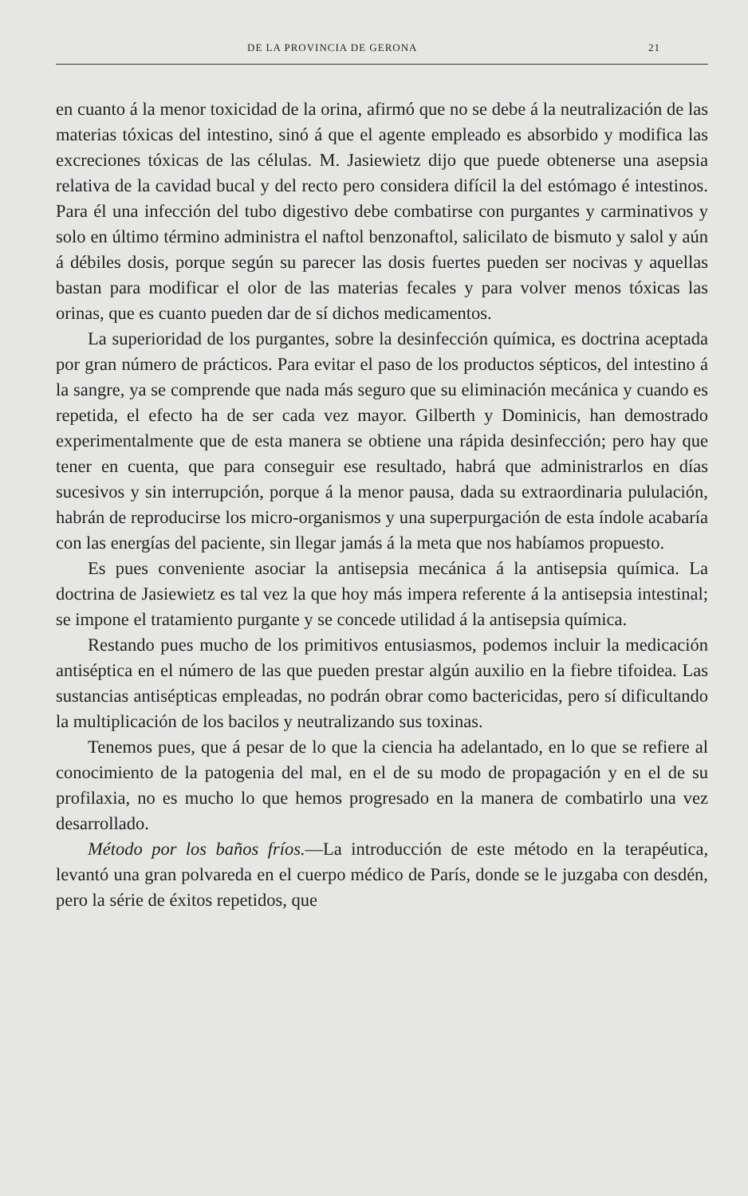DE LA PROVINCIA DE GERONA 21
en cuanto á la menor toxicidad de la orina, afirmó que no se debe á la neutralización de las materias tóxicas del intestino, sinó á que el agente empleado es absorbido y modifica las excreciones tóxicas de las células. M. Jasiewietz dijo que puede obtenerse una asepsia relativa de la cavidad bucal y del recto pero considera difícil la del estómago é intestinos. Para él una infección del tubo digestivo debe combatirse con purgantes y carminativos y solo en último término administra el naftol benzonaftol, salicilato de bismuto y salol y aún á débiles dosis, porque según su parecer las dosis fuertes pueden ser nocivas y aquellas bastan para modificar el olor de las materias fecales y para volver menos tóxicas las orinas, que es cuanto pueden dar de sí dichos medicamentos.
La superioridad de los purgantes, sobre la desinfección química, es doctrina aceptada por gran número de prácticos. Para evitar el paso de los productos sépticos, del intestino á la sangre, ya se comprende que nada más seguro que su eliminación mecánica y cuando es repetida, el efecto ha de ser cada vez mayor. Gilberth y Dominicis, han demostrado experimentalmente que de esta manera se obtiene una rápida desinfección; pero hay que tener en cuenta, que para conseguir ese resultado, habrá que administrarlos en días sucesivos y sin interrupción, porque á la menor pausa, dada su extraordinaria pululación, habrán de reproducirse los micro-organismos y una superpurgación de esta índole acabaría con las energías del paciente, sin llegar jamás á la meta que nos habíamos propuesto.
Es pues conveniente asociar la antisepsia mecánica á la antisepsia química. La doctrina de Jasiewietz es tal vez la que hoy más impera referente á la antisepsia intestinal; se impone el tratamiento purgante y se concede utilidad á la antisepsia química.
Restando pues mucho de los primitivos entusiasmos, podemos incluir la medicación antiséptica en el número de las que pueden prestar algún auxilio en la fiebre tifoidea. Las sustancias antisépticas empleadas, no podrán obrar como bactericidas, pero sí dificultando la multiplicación de los bacilos y neutralizando sus toxinas.
Tenemos pues, que á pesar de lo que la ciencia ha adelantado, en lo que se refiere al conocimiento de la patogenia del mal, en el de su modo de propagación y en el de su profilaxia, no es mucho lo que hemos progresado en la manera de combatirlo una vez desarrollado.
Método por los baños fríos.—La introducción de este método en la terapéutica, levantó una gran polvareda en el cuerpo médico de París, donde se le juzgaba con desdén, pero la série de éxitos repetidos, que